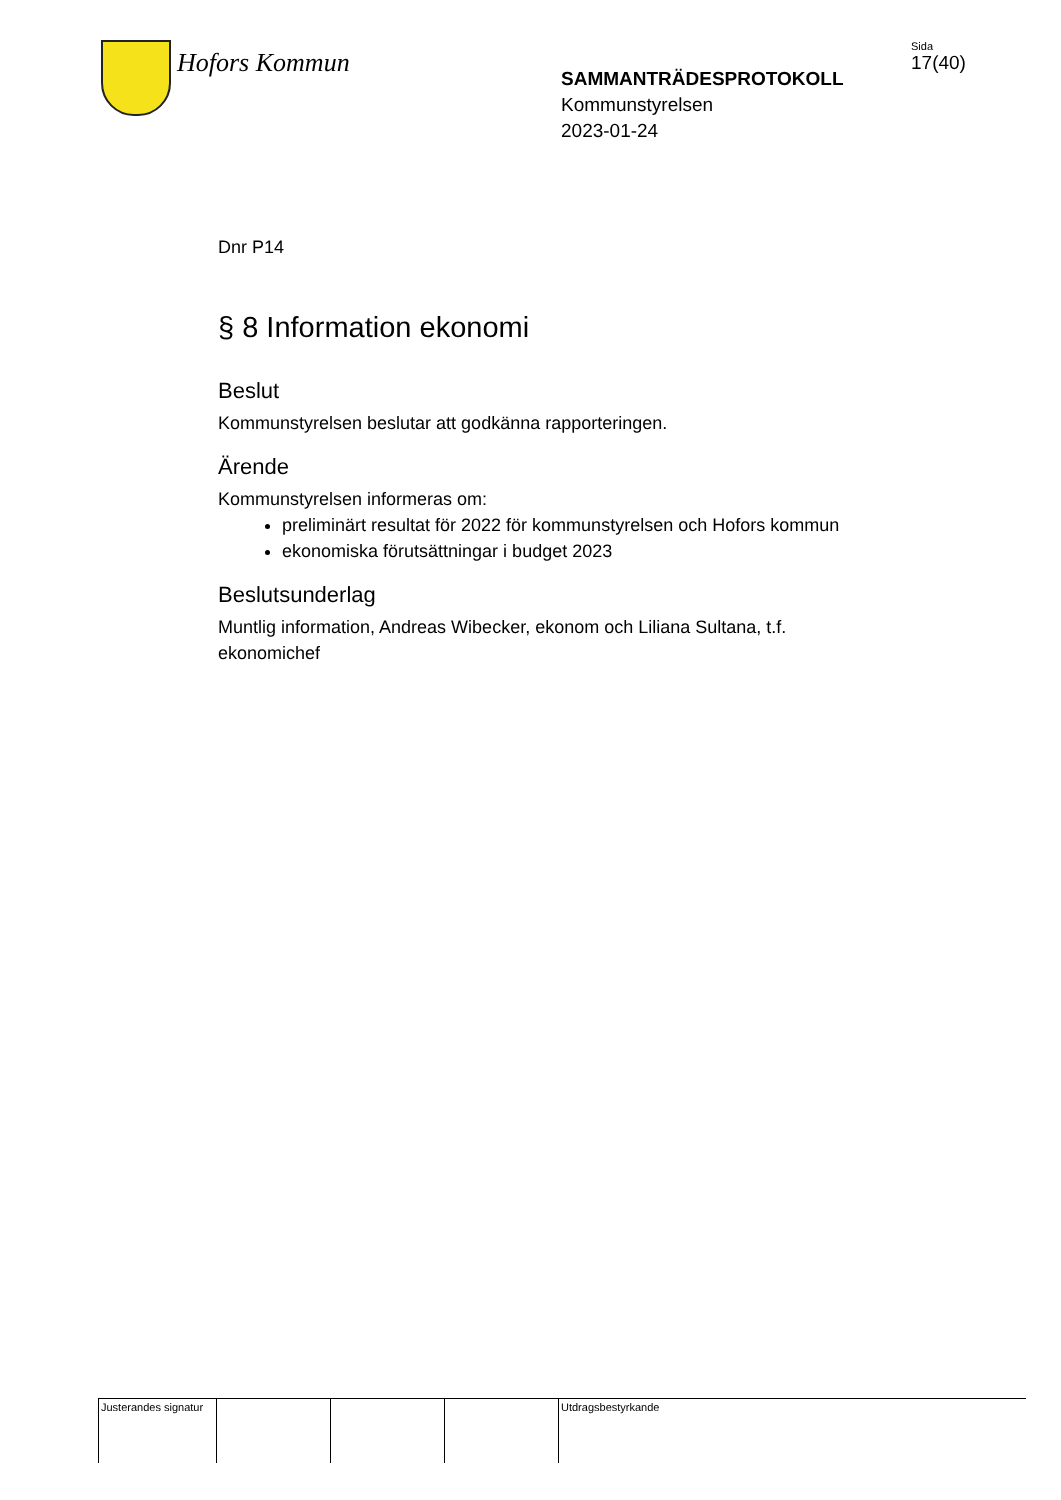Hofors Kommun
SAMMANTRÄDESPROTOKOLL
Kommunstyrelsen
2023-01-24
Sida
17(40)
Dnr P14
§ 8 Information ekonomi
Beslut
Kommunstyrelsen beslutar att godkänna rapporteringen.
Ärende
Kommunstyrelsen informeras om:
preliminärt resultat för 2022 för kommunstyrelsen och Hofors kommun
ekonomiska förutsättningar i budget 2023
Beslutsunderlag
Muntlig information, Andreas Wibecker, ekonom och Liliana Sultana, t.f. ekonomichef
| Justerandes signatur | | | | Utdragsbestyrkande |